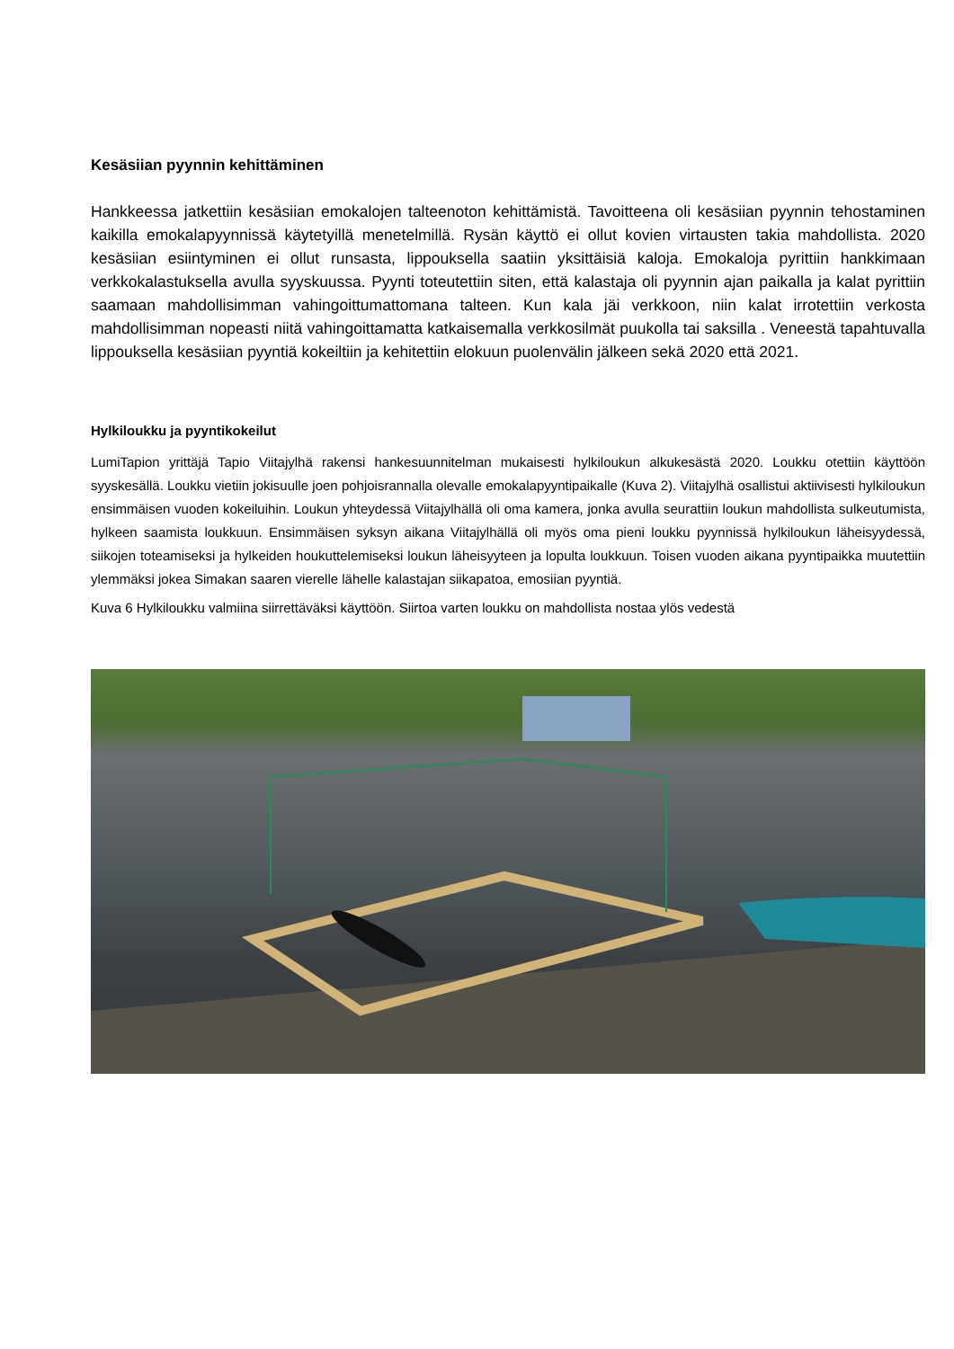Kesäsiian pyynnin kehittäminen
Hankkeessa jatkettiin kesäsiian emokalojen talteenoton kehittämistä. Tavoitteena oli kesäsiian pyynnin tehostaminen kaikilla emokalapyynnissä käytetyillä menetelmillä. Rysän käyttö ei ollut kovien virtausten takia mahdollista. 2020 kesäsiian esiintyminen ei ollut runsasta, lippouksella saatiin yksittäisiä kaloja. Emokaloja pyrittiin hankkimaan verkkokalastuksella avulla syyskuussa. Pyynti toteutettiin siten, että kalastaja oli pyynnin ajan paikalla ja kalat pyrittiin saamaan mahdollisimman vahingoittumattomana talteen. Kun kala jäi verkkoon, niin kalat irrotettiin verkosta mahdollisimman nopeasti niitä vahingoittamatta katkaisemalla verkkosilmät puukolla tai saksilla . Veneestä tapahtuvalla lippouksella kesäsiian pyyntiä kokeiltiin ja kehitettiin elokuun puolenvälin jälkeen sekä 2020 että 2021.
Hylkiloukku ja pyyntikokeilut
LumiTapion yrittäjä Tapio Viitajylhä rakensi hankesuunnitelman mukaisesti hylkiloukun alkukesästä 2020. Loukku otettiin käyttöön syyskesällä. Loukku vietiin jokisuulle joen pohjoisrannalla olevalle emokalapyyntipaikalle (Kuva 2). Viitajylhä osallistui aktiivisesti hylkiloukun ensimmäisen vuoden kokeiluihin. Loukun yhteydessä Viitajylhällä oli oma kamera, jonka avulla seurattiin loukun mahdollista sulkeutumista, hylkeen saamista loukkuun. Ensimmäisen syksyn aikana Viitajylhällä oli myös oma pieni loukku pyynnissä hylkiloukun läheisyydessä, siikojen toteamiseksi ja hylkeiden houkuttelemiseksi loukun läheisyyteen ja lopulta loukkuun. Toisen vuoden aikana pyyntipaikka muutettiin ylemmäksi jokea Simakan saaren vierelle lähelle kalastajan siikapatoa, emosiian pyyntiä.
Kuva 6 Hylkiloukku valmiina siirrettäväksi käyttöön. Siirtoa varten loukku on mahdollista nostaa ylös vedestä